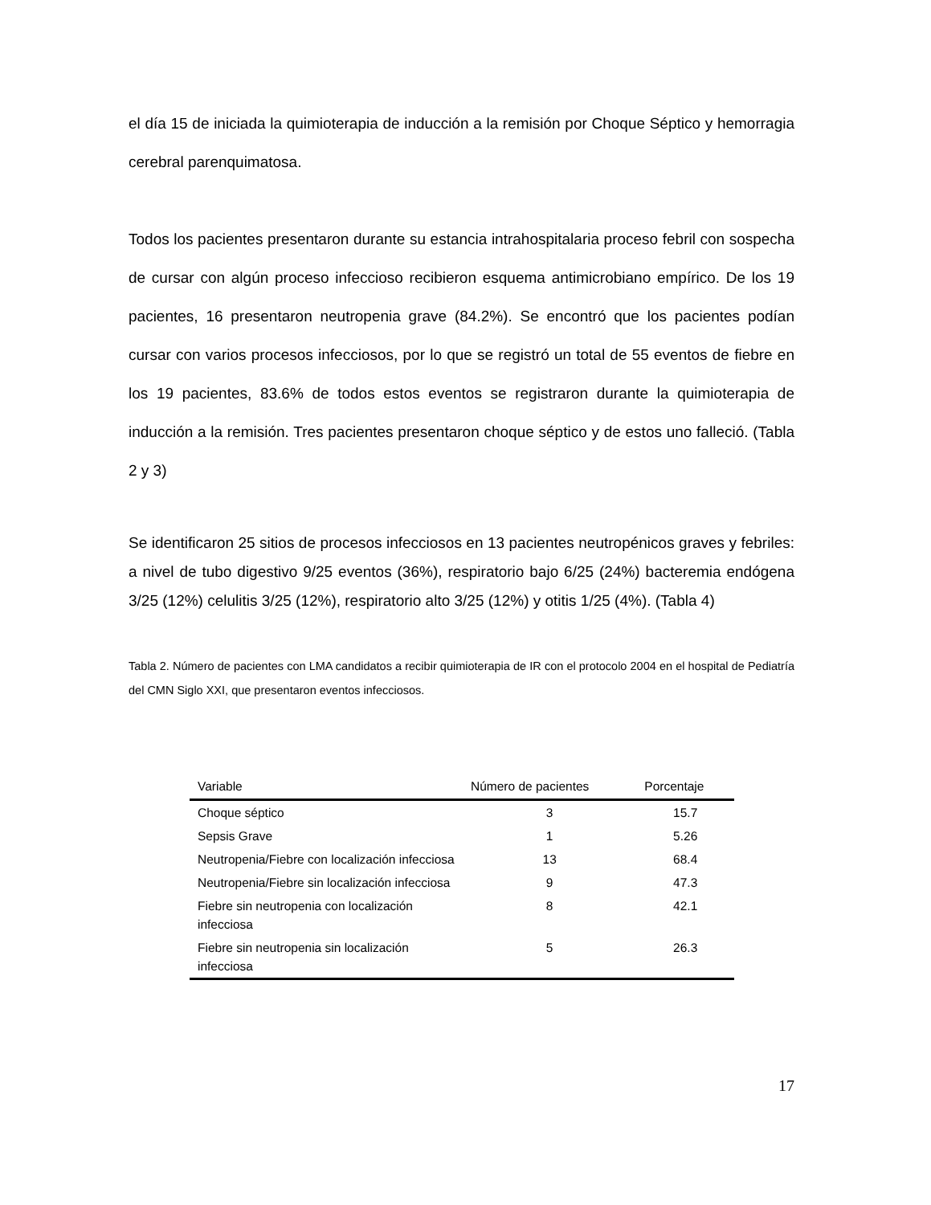el día 15 de iniciada la quimioterapia de inducción a la remisión por Choque Séptico y hemorragia cerebral parenquimatosa.
Todos los pacientes presentaron durante su estancia intrahospitalaria proceso febril con sospecha de cursar con algún proceso infeccioso recibieron esquema antimicrobiano empírico. De los 19 pacientes, 16 presentaron neutropenia grave (84.2%). Se encontró que los pacientes podían cursar con varios procesos infecciosos, por lo que se registró un total de 55 eventos de fiebre en los 19 pacientes, 83.6% de todos estos eventos se registraron durante la quimioterapia de inducción a la remisión. Tres pacientes presentaron choque séptico y de estos uno falleció. (Tabla 2 y 3)
Se identificaron 25 sitios de procesos infecciosos en 13 pacientes neutropénicos graves y febriles: a nivel de tubo digestivo 9/25 eventos (36%), respiratorio bajo 6/25 (24%) bacteremia endógena 3/25 (12%) celulitis 3/25 (12%), respiratorio alto 3/25 (12%) y otitis 1/25 (4%). (Tabla 4)
Tabla 2. Número de pacientes con LMA candidatos a recibir quimioterapia de IR con el protocolo 2004 en el hospital de Pediatría del CMN Siglo XXI, que presentaron eventos infecciosos.
| Variable | Número de pacientes | Porcentaje |
| --- | --- | --- |
| Choque séptico | 3 | 15.7 |
| Sepsis Grave | 1 | 5.26 |
| Neutropenia/Fiebre con localización infecciosa | 13 | 68.4 |
| Neutropenia/Fiebre sin localización infecciosa | 9 | 47.3 |
| Fiebre sin neutropenia con localización infecciosa | 8 | 42.1 |
| Fiebre sin neutropenia sin localización infecciosa | 5 | 26.3 |
17